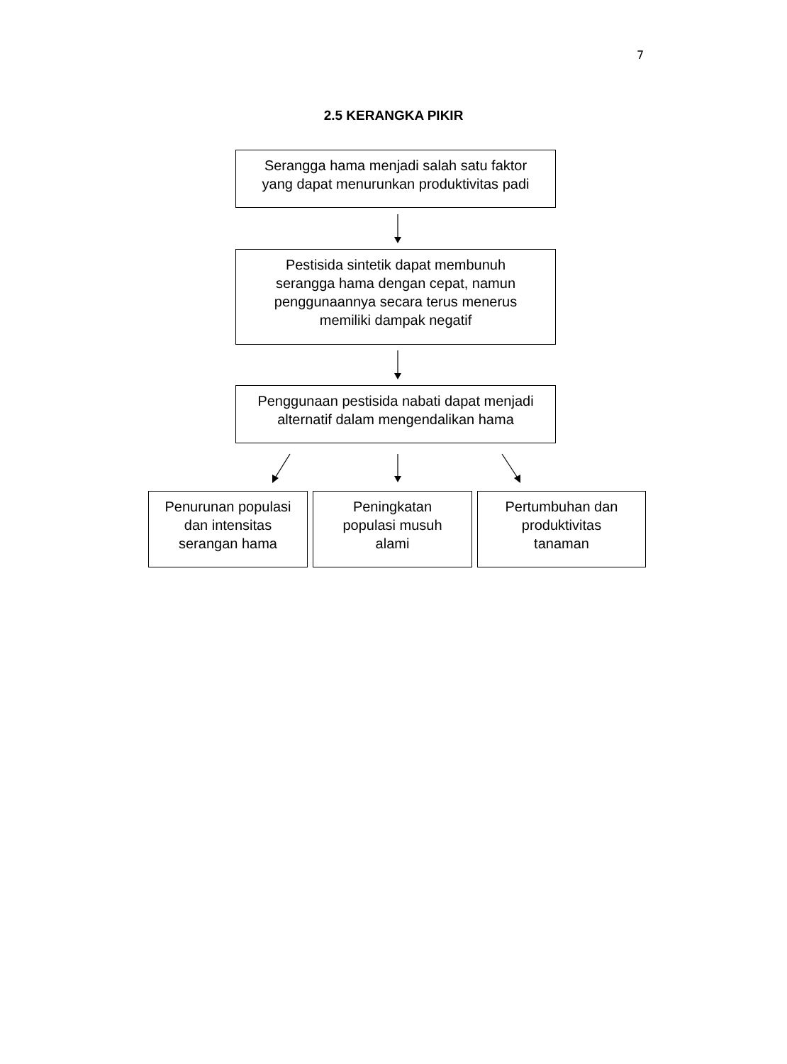7
2.5 KERANGKA PIKIR
Serangga hama menjadi salah satu faktor
yang dapat menurunkan produktivitas padi
Pestisida sintetik dapat membunuh serangga hama dengan cepat, namun penggunaannya secara terus menerus memiliki dampak negatif
Penggunaan pestisida nabati dapat menjadi
alternatif dalam mengendalikan hama
Penurunan populasi
dan intensitas
serangan hama
Peningkatan
populasi musuh
alami
Pertumbuhan dan
produktivitas
tanaman